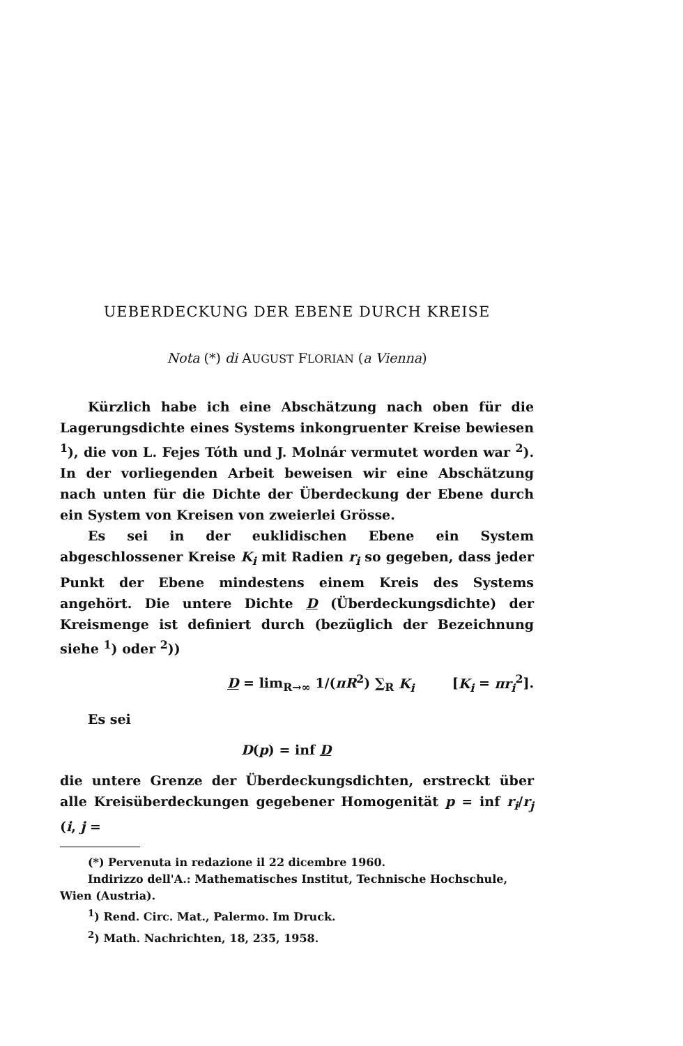UEBERDECKUNG DER EBENE DURCH KREISE
Nota (*) di AUGUST FLORIAN (a Vienna)
Kürzlich habe ich eine Abschätzung nach oben für die Lagerungsdichte eines Systems inkongruenter Kreise bewiesen <sup>1</sup>), die von L. Fejes Tóth und J. Molnár vermutet worden war <sup>2</sup>). In der vorliegenden Arbeit beweisen wir eine Abschätzung nach unten für die Dichte der Überdeckung der Ebene durch ein System von Kreisen von zweierlei Grösse.
Es sei in der euklidischen Ebene ein System abgeschlossener Kreise K<sub>i</sub> mit Radien r<sub>i</sub> so gegeben, dass jeder Punkt der Ebene mindestens einem Kreis des Systems angehört. Die untere Dichte D (Überdeckungsdichte) der Kreismenge ist definiert durch (bezüglich der Bezeichnung siehe <sup>1</sup>) oder <sup>2</sup>))
D = lim<sub>R→∞</sub> 1/(πR<sup>2</sup>) ∑<sub>R</sub> K<sub>i</sub> [K<sub>i</sub> = πr<sub>i</sub><sup>2</sup>].
Es sei
D(p) = inf D
die untere Grenze der Überdeckungsdichten, erstreckt über alle Kreisüberdeckungen gegebener Homogenität p = inf r<sub>i</sub>/r<sub>j</sub> (i, j =
(*) Pervenuta in redazione il 22 dicembre 1960.
Indirizzo dell'A.: Mathematisches Institut, Technische Hochschule, Wien (Austria).
<sup>1</sup>) Rend. Circ. Mat., Palermo. Im Druck.
<sup>2</sup>) Math. Nachrichten, 18, 235, 1958.